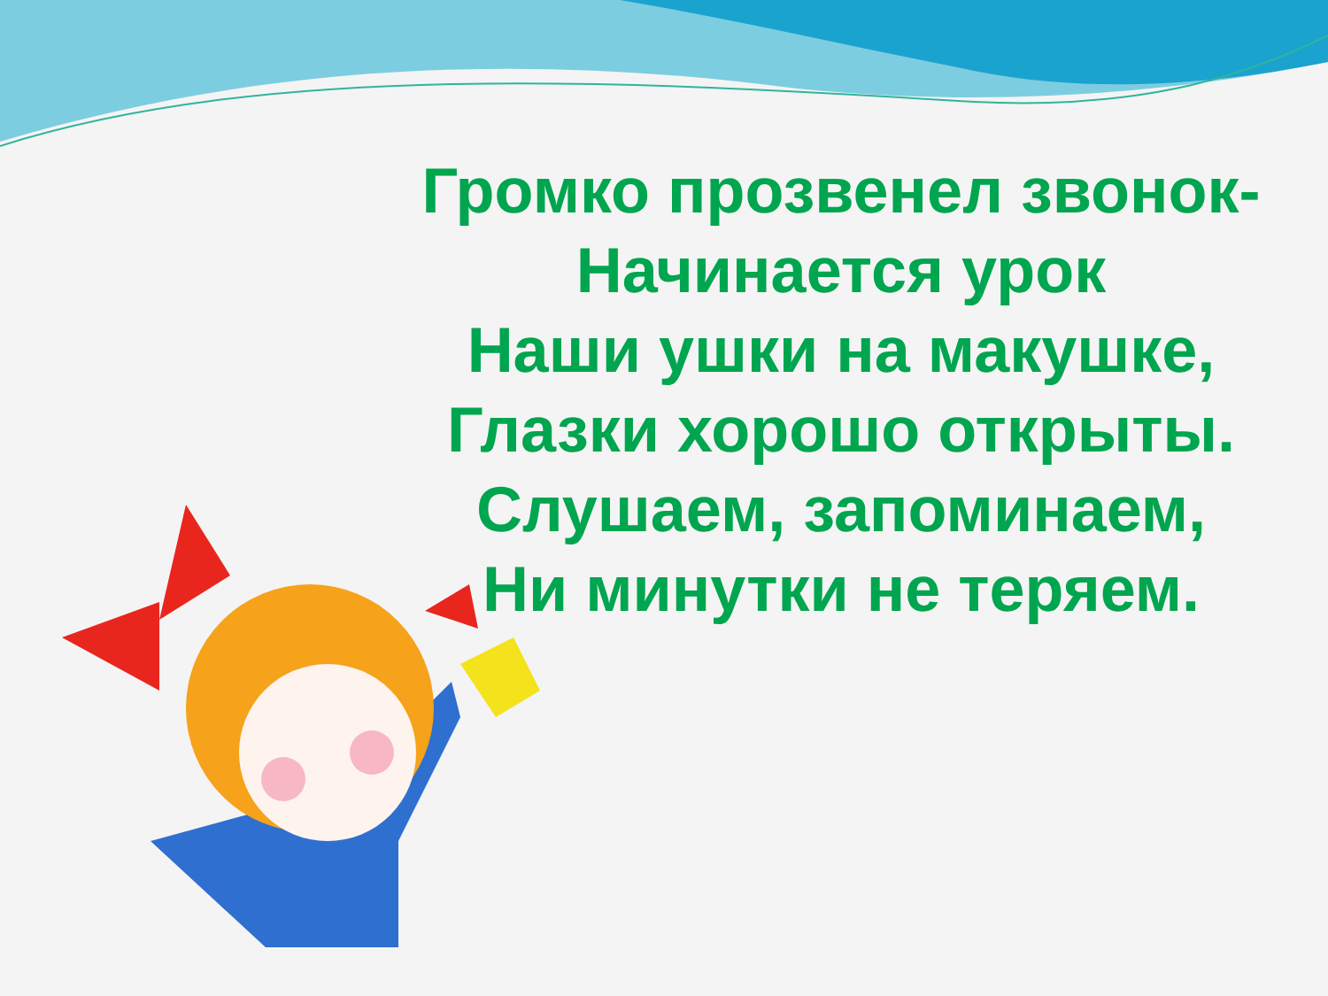Громко прозвенел звонок-
Начинается урок
Наши ушки на макушке,
Глазки хорошо открыты.
Слушаем, запоминаем,
Ни минутки не теряем.